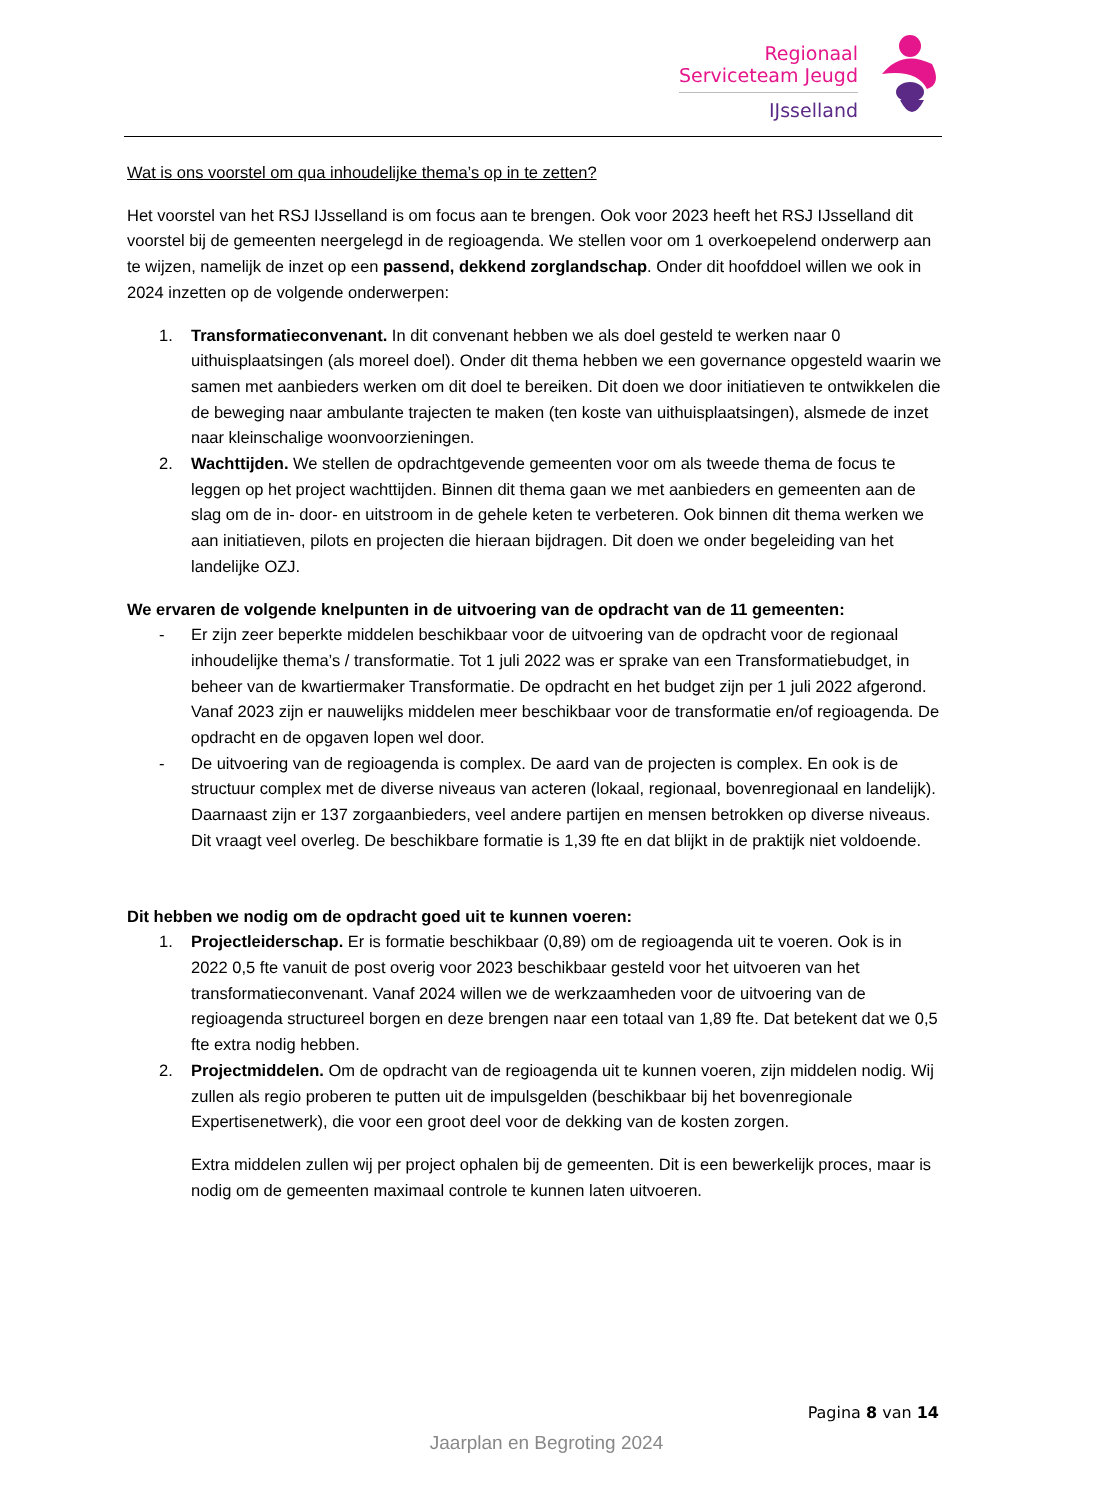Regionaal
Serviceteam Jeugd
IJsselland
Wat is ons voorstel om qua inhoudelijke thema’s op in te zetten?
Het voorstel van het RSJ IJsselland is om focus aan te brengen. Ook voor 2023 heeft het RSJ IJsselland dit voorstel bij de gemeenten neergelegd in de regioagenda. We stellen voor om 1 overkoepelend onderwerp aan te wijzen, namelijk de inzet op een passend, dekkend zorglandschap. Onder dit hoofddoel willen we ook in 2024 inzetten op de volgende onderwerpen:
1. Transformatieconvenant. In dit convenant hebben we als doel gesteld te werken naar 0 uithuisplaatsingen (als moreel doel). Onder dit thema hebben we een governance opgesteld waarin we samen met aanbieders werken om dit doel te bereiken. Dit doen we door initiatieven te ontwikkelen die de beweging naar ambulante trajecten te maken (ten koste van uithuisplaatsingen), alsmede de inzet naar kleinschalige woonvoorzieningen.
2. Wachttijden. We stellen de opdrachtgevende gemeenten voor om als tweede thema de focus te leggen op het project wachttijden. Binnen dit thema gaan we met aanbieders en gemeenten aan de slag om de in- door- en uitstroom in de gehele keten te verbeteren. Ook binnen dit thema werken we aan initiatieven, pilots en projecten die hieraan bijdragen. Dit doen we onder begeleiding van het landelijke OZJ.
We ervaren de volgende knelpunten in de uitvoering van de opdracht van de 11 gemeenten:
- Er zijn zeer beperkte middelen beschikbaar voor de uitvoering van de opdracht voor de regionaal inhoudelijke thema’s / transformatie. Tot 1 juli 2022 was er sprake van een Transformatiebudget, in beheer van de kwartiermaker Transformatie. De opdracht en het budget zijn per 1 juli 2022 afgerond. Vanaf 2023 zijn er nauwelijks middelen meer beschikbaar voor de transformatie en/of regioagenda. De opdracht en de opgaven lopen wel door.
- De uitvoering van de regioagenda is complex. De aard van de projecten is complex. En ook is de structuur complex met de diverse niveaus van acteren (lokaal, regionaal, bovenregionaal en landelijk). Daarnaast zijn er 137 zorgaanbieders, veel andere partijen en mensen betrokken op diverse niveaus. Dit vraagt veel overleg. De beschikbare formatie is 1,39 fte en dat blijkt in de praktijk niet voldoende.
Dit hebben we nodig om de opdracht goed uit te kunnen voeren:
1. Projectleiderschap. Er is formatie beschikbaar (0,89) om de regioagenda uit te voeren. Ook is in 2022 0,5 fte vanuit de post overig voor 2023 beschikbaar gesteld voor het uitvoeren van het transformatieconvenant. Vanaf 2024 willen we de werkzaamheden voor de uitvoering van de regioagenda structureel borgen en deze brengen naar een totaal van 1,89 fte. Dat betekent dat we 0,5 fte extra nodig hebben.
2. Projectmiddelen. Om de opdracht van de regioagenda uit te kunnen voeren, zijn middelen nodig. Wij zullen als regio proberen te putten uit de impulsgelden (beschikbaar bij het bovenregionale Expertisenetwerk), die voor een groot deel voor de dekking van de kosten zorgen.
Extra middelen zullen wij per project ophalen bij de gemeenten. Dit is een bewerkelijk proces, maar is nodig om de gemeenten maximaal controle te kunnen laten uitvoeren.
Pagina 8 van 14
Jaarplan en Begroting 2024